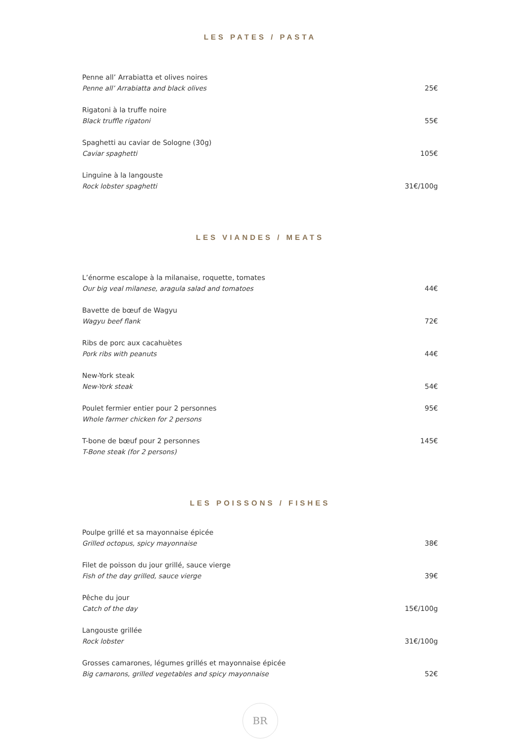LES PATES / PASTA
Penne all’ Arrabiatta et olives noires
Penne all’ Arrabiatta and black olives
25€
Rigatoni à la truffe noire
Black truffle rigatoni
55€
Spaghetti au caviar de Sologne (30g)
Caviar spaghetti
105€
Linguine à la langouste
Rock lobster spaghetti
31€/100g
LES VIANDES / MEATS
L’énorme escalope à la milanaise, roquette, tomates
Our big veal milanese, aragula salad and tomatoes
44€
Bavette de bœuf de Wagyu
Wagyu beef flank
72€
Ribs de porc aux cacahuètes
Pork ribs with peanuts
44€
New-York steak
New-York steak
54€
Poulet fermier entier pour 2 personnes
Whole farmer chicken for 2 persons
95€
T-bone de bœuf pour 2 personnes
T-Bone steak (for 2 persons)
145€
LES POISSONS / FISHES
Poulpe grillé et sa mayonnaise épicée
Grilled octopus, spicy mayonnaise
38€
Filet de poisson du jour grillé, sauce vierge
Fish of the day grilled, sauce vierge
39€
Pêche du jour
Catch of the day
15€/100g
Langouste grillée
Rock lobster
31€/100g
Grosses camarones, légumes grillés et mayonnaise épicée
Big camarons, grilled vegetables and spicy mayonnaise
52€
BR